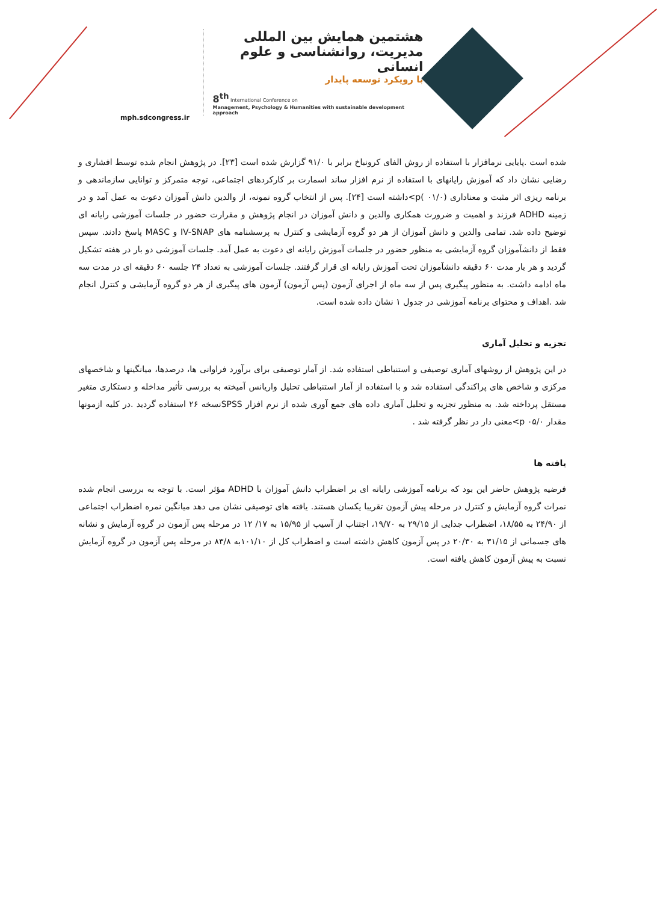mph.sdcongress.ir
هشتمین همایش بین المللی
مدیریت، روانشناسی و علوم انسانی
با رویکرد توسعه پایدار
8<sup>th</sup> International Conference on
Management, Psychology & Humanities with sustainable development approach
شده است .پایایی نرمافزار با استفاده از روش الفای کرونباخ برابر با ۹۱/۰ گزارش شده است [۲۳]. در پژوهش انجام شده توسط افشاری و رضایی نشان داد که آموزش رایانهای با استفاده از نرم افزار ساند اسمارت بر کارکردهای اجتماعی، توجه متمرکز و توانایی سازماندهی و برنامه ریزی اثر مثبت و معناداری (۰۱/۰ )p>داشته است [۲۴]. پس از انتخاب گروه نمونه، از والدین دانش آموزان دعوت به عمل آمد و در زمینه ADHD فرزند و اهمیت و ضرورت همکاری والدین و دانش آموزان در انجام پژوهش و مقرارت حضور در جلسات آموزشی رایانه ای توضیح داده شد. تمامی والدین و دانش آموزان از هر دو گروه آزمایشی و کنترل به پرسشنامه های IV-SNAP و MASC پاسخ دادند. سپس فقط از دانشآموزان گروه آزمایشی به منظور حضور در جلسات آموزش رایانه ای دعوت به عمل آمد. جلسات آموزشی دو بار در هفته تشکیل گردید و هر بار مدت ۶۰ دقیقه دانشآموزان تحت آموزش رایانه ای قرار گرفتند. جلسات آموزشی به تعداد ۲۴ جلسه ۶۰ دقیقه ای در مدت سه ماه ادامه داشت. به منظور پیگیری پس از سه ماه از اجرای آزمون (پس آزمون) آزمون های پیگیری از هر دو گروه آزمایشی و کنترل انجام شد .اهداف و محتوای برنامه آموزشی در جدول ۱ نشان داده شده است.
تجزیه و تحلیل آماری
در این پژوهش از روشهای آماری توصیفی و استنباطی استفاده شد. از آمار توصیفی برای برآورد فراوانی ها، درصدها، میانگینها و شاخصهای مرکزی و شاخص های پراکندگی استفاده شد و با استفاده از آمار استنباطی تحلیل واریانس آمیخته به بررسی تأثیر مداخله و دستکاری متغیر مستقل پرداخته شد. به منظور تجزیه و تحلیل آماری داده های جمع آوری شده از نرم افزار SPSSنسخه ۲۶ استفاده گردید .در کلیه ازمونها مقدار p ۰۵/۰>معنی دار در نظر گرفته شد .
یافته ها
فرضیه پژوهش حاضر این بود که برنامه آموزشی رایانه ای بر اضطراب دانش آموزان با ADHD مؤثر است. با توجه به بررسی انجام شده نمرات گروه آزمایش و کنترل در مرحله پیش آزمون تقریبا یکسان هستند. یافته های توصیفی نشان می دهد میانگین نمره اضطراب اجتماعی از ۲۴/۹۰ به ۱۸/۵۵، اضطراب جدایی از ۲۹/۱۵ به ۱۹/۷۰، اجتناب از آسیب از ۱۵/۹۵ به ۱۷/ ۱۲ در مرحله پس آزمون در گروه آزمایش و نشانه های جسمانی از ۳۱/۱۵ به ۲۰/۳۰ در پس آزمون کاهش داشته است و اضطراب کل از ۱۰۱/۱۰به ۸۳/۸ در مرحله پس آزمون در گروه آزمایش نسبت به پیش آزمون کاهش یافته است.